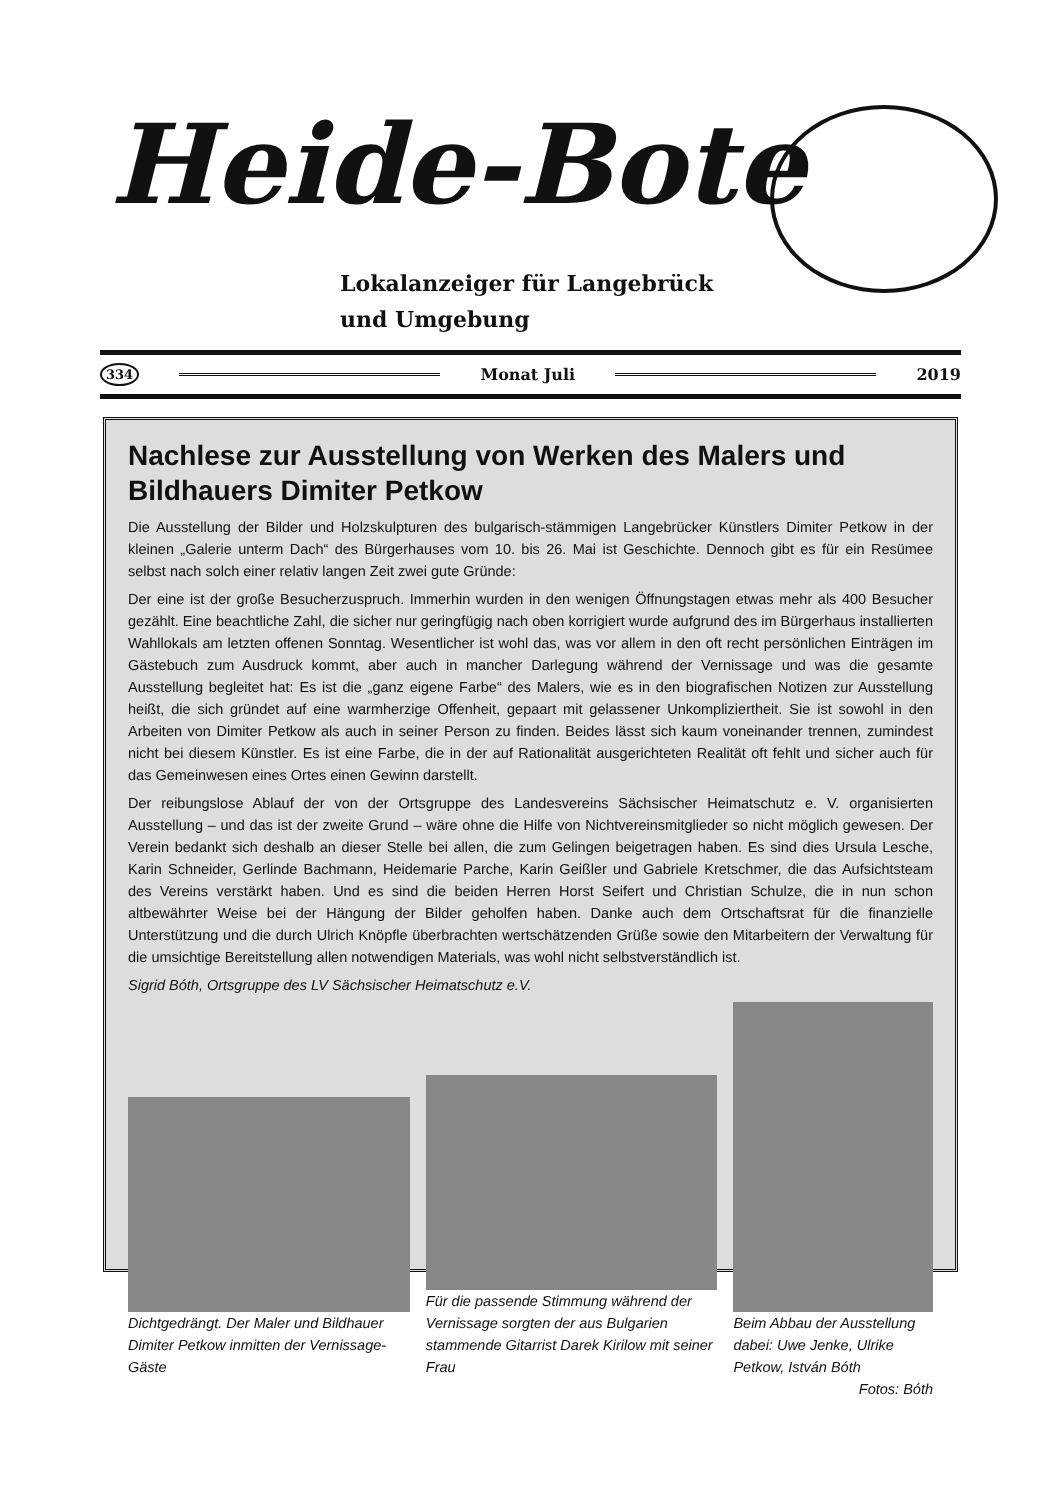Heide-Bote
Lokalanzeiger für Langebrück
und Umgebung
334 Monat Juli 2019
Nachlese zur Ausstellung von Werken des Malers und Bildhauers Dimiter Petkow
Die Ausstellung der Bilder und Holzskulpturen des bulgarisch-stämmigen Langebrücker Künstlers Dimiter Petkow in der kleinen „Galerie unterm Dach“ des Bürgerhauses vom 10. bis 26. Mai ist Geschichte. Dennoch gibt es für ein Resümee selbst nach solch einer relativ langen Zeit zwei gute Gründe:
Der eine ist der große Besucherzuspruch. Immerhin wurden in den wenigen Öffnungstagen etwas mehr als 400 Besucher gezählt. Eine beachtliche Zahl, die sicher nur geringfügig nach oben korrigiert wurde aufgrund des im Bürgerhaus installierten Wahllokals am letzten offenen Sonntag. Wesentlicher ist wohl das, was vor allem in den oft recht persönlichen Einträgen im Gästebuch zum Ausdruck kommt, aber auch in mancher Darlegung während der Vernissage und was die gesamte Ausstellung begleitet hat: Es ist die „ganz eigene Farbe“ des Malers, wie es in den biografischen Notizen zur Ausstellung heißt, die sich gründet auf eine warmherzige Offenheit, gepaart mit gelassener Unkompliziertheit. Sie ist sowohl in den Arbeiten von Dimiter Petkow als auch in seiner Person zu finden. Beides lässt sich kaum voneinander trennen, zumindest nicht bei diesem Künstler. Es ist eine Farbe, die in der auf Rationalität ausgerichteten Realität oft fehlt und sicher auch für das Gemeinwesen eines Ortes einen Gewinn darstellt.
Der reibungslose Ablauf der von der Ortsgruppe des Landesvereins Sächsischer Heimatschutz e. V. organisierten Ausstellung – und das ist der zweite Grund – wäre ohne die Hilfe von Nichtvereinsmitglieder so nicht möglich gewesen. Der Verein bedankt sich deshalb an dieser Stelle bei allen, die zum Gelingen beigetragen haben. Es sind dies Ursula Lesche, Karin Schneider, Gerlinde Bachmann, Heidemarie Parche, Karin Geißler und Gabriele Kretschmer, die das Aufsichtsteam des Vereins verstärkt haben. Und es sind die beiden Herren Horst Seifert und Christian Schulze, die in nun schon altbewährter Weise bei der Hängung der Bilder geholfen haben. Danke auch dem Ortschaftsrat für die finanzielle Unterstützung und die durch Ulrich Knöpfle überbrachten wertschätzenden Grüße sowie den Mitarbeitern der Verwaltung für die umsichtige Bereitstellung allen notwendigen Materials, was wohl nicht selbstverständlich ist.
Sigrid Bóth, Ortsgruppe des LV Sächsischer Heimatschutz e.V.
Dichtgedrängt. Der Maler und Bildhauer Dimiter Petkow inmitten der Vernissage-Gäste
Für die passende Stimmung während der Vernissage sorgten der aus Bulgarien stammende Gitarrist Darek Kirilow mit seiner Frau
Beim Abbau der Ausstellung dabei: Uwe Jenke, Ulrike Petkow, István Bóth
Fotos: Bóth